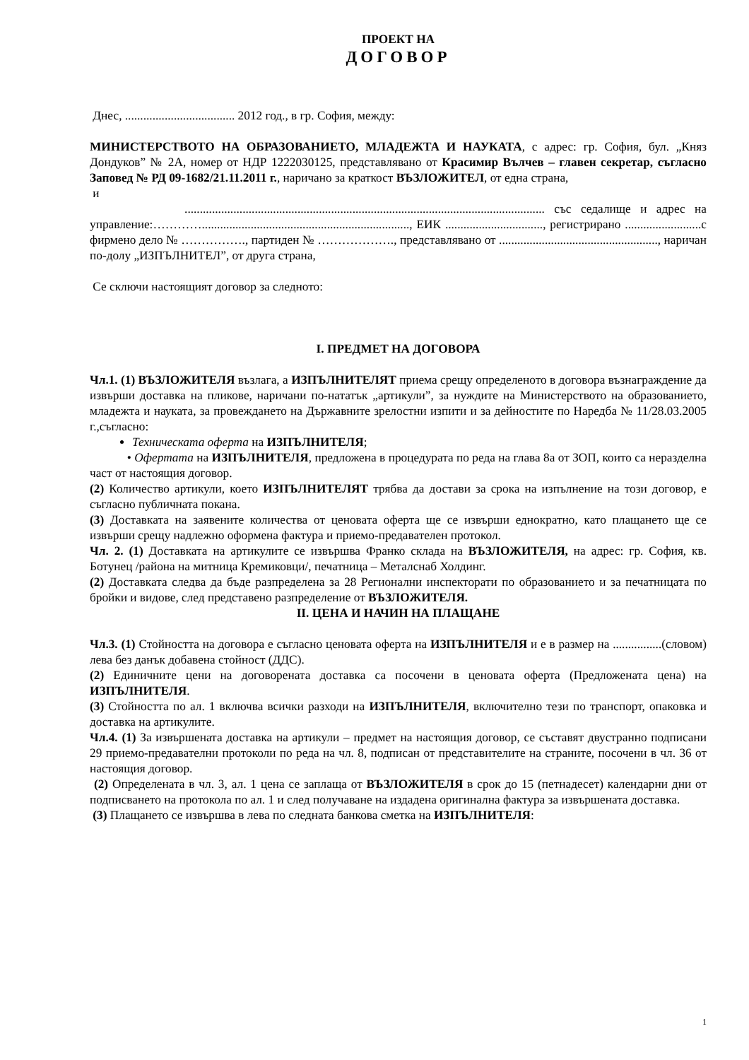ПРОЕКТ НА
ДОГОВОР
Днес, .................................... 2012 год., в гр. София, между:
МИНИСТЕРСТВОТО НА ОБРАЗОВАНИЕТО, МЛАДЕЖТА И НАУКАТА, с адрес: гр. София, бул. „Княз Дондуков” № 2А, номер от НДР 1222030125, представлявано от Красимир Вълчев – главен секретар, съгласно Заповед № РД 09-1682/21.11.2011 г., наричано за краткост ВЪЗЛОЖИТЕЛ, от една страна,
и
...................................................................................................................... със седалище и адрес на управление:…………...................................................................., ЕИК ................................, регистрирано .........................с фирмено дело № ……………., партиден № ………………., представлявано от ...................................................., наричан по-долу „ИЗПЪЛНИТЕЛ”, от друга страна,
Се сключи настоящият договор за следното:
I. ПРЕДМЕТ НА ДОГОВОРА
Чл.1. (1) ВЪЗЛОЖИТЕЛЯ възлага, а ИЗПЪЛНИТЕЛЯТ приема срещу определеното в договора възнаграждение да извърши доставка на пликове, наричани по-нататък „артикули”, за нуждите на Министерството на образованието, младежта и науката, за провеждането на Държавните зрелостни изпити и за дейностите по Наредба № 11/28.03.2005 г.,съгласно:
Техническата оферта на ИЗПЪЛНИТЕЛЯ;
• Офертата на ИЗПЪЛНИТЕЛЯ, предложена в процедурата по реда на глава 8а от ЗОП, които са неразделна част от настоящия договор.
(2) Количество артикули, което ИЗПЪЛНИТЕЛЯТ трябва да достави за срока на изпълнение на този договор, е съгласно публичната покана.
(3) Доставката на заявените количества от ценовата оферта ще се извърши еднократно, като плащането ще се извърши срещу надлежно оформена фактура и приемо-предавателен протокол.
Чл. 2. (1) Доставката на артикулите се извършва Франко склада на ВЪЗЛОЖИТЕЛЯ, на адрес: гр. София, кв. Ботунец /района на митница Кремиковци/, печатница – Металснаб Холдинг.
(2) Доставката следва да бъде разпределена за 28 Регионални инспекторати по образованието и за печатницата по бройки и видове, след представено разпределение от ВЪЗЛОЖИТЕЛЯ.
II. ЦЕНА И НАЧИН НА ПЛАЩАНЕ
Чл.3. (1) Стойността на договора е съгласно ценовата оферта на ИЗПЪЛНИТЕЛЯ и е в размер на ................(словом) лева без данък добавена стойност (ДДС).
(2) Единичните цени на договорената доставка са посочени в ценовата оферта (Предложената цена) на ИЗПЪЛНИТЕЛЯ.
(3) Стойността по ал. 1 включва всички разходи на ИЗПЪЛНИТЕЛЯ, включително тези по транспорт, опаковка и доставка на артикулите.
Чл.4. (1) За извършената доставка на артикули – предмет на настоящия договор, се съставят двустранно подписани 29 приемо-предавателни протоколи по реда на чл. 8, подписан от представителите на страните, посочени в чл. 36 от настоящия договор.
(2) Определената в чл. 3, ал. 1 цена се заплаща от ВЪЗЛОЖИТЕЛЯ в срок до 15 (петнадесет) календарни дни от подписването на протокола по ал. 1 и след получаване на издадена оригинална фактура за извършената доставка.
(3) Плащането се извършва в лева по следната банкова сметка на ИЗПЪЛНИТЕЛЯ:
1